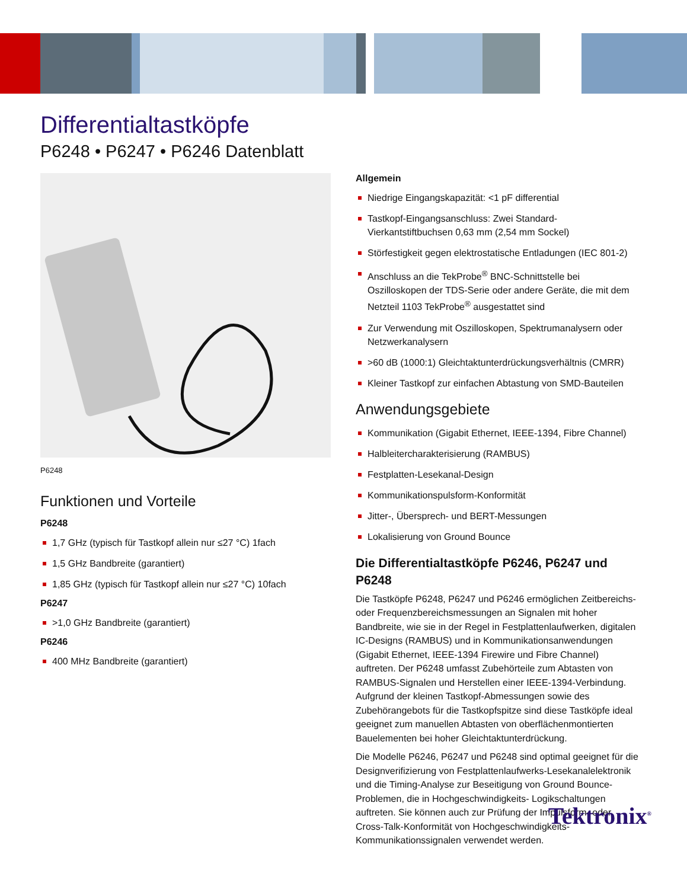Differentialtastköpfe
P6248 • P6247 • P6246 Datenblatt
P6248
Funktionen und Vorteile
P6248
1,7 GHz (typisch für Tastkopf allein nur ≤27 °C) 1fach
1,5 GHz Bandbreite (garantiert)
1,85 GHz (typisch für Tastkopf allein nur ≤27 °C) 10fach
P6247
>1,0 GHz Bandbreite (garantiert)
P6246
400 MHz Bandbreite (garantiert)
Allgemein
Niedrige Eingangskapazität: <1 pF differential
Tastkopf-Eingangsanschluss: Zwei Standard-Vierkantstiftbuchsen 0,63 mm (2,54 mm Sockel)
Störfestigkeit gegen elektrostatische Entladungen (IEC 801-2)
Anschluss an die TekProbe<sup>®</sup> BNC-Schnittstelle bei Oszilloskopen der TDS-Serie oder andere Geräte, die mit dem Netzteil 1103 TekProbe<sup>®</sup> ausgestattet sind
Zur Verwendung mit Oszilloskopen, Spektrumanalysern oder Netzwerkanalysern
>60 dB (1000:1) Gleichtaktunterdrückungsverhältnis (CMRR)
Kleiner Tastkopf zur einfachen Abtastung von SMD-Bauteilen
Anwendungsgebiete
Kommunikation (Gigabit Ethernet, IEEE-1394, Fibre Channel)
Halbleitercharakterisierung (RAMBUS)
Festplatten-Lesekanal-Design
Kommunikationspulsform-Konformität
Jitter-, Übersprech- und BERT-Messungen
Lokalisierung von Ground Bounce
Die Differentialtastköpfe P6246, P6247 und P6248
Die Tastköpfe P6248, P6247 und P6246 ermöglichen Zeitbereichs- oder Frequenzbereichsmessungen an Signalen mit hoher Bandbreite, wie sie in der Regel in Festplattenlaufwerken, digitalen IC-Designs (RAMBUS) und in Kommunikationsanwendungen (Gigabit Ethernet, IEEE-1394 Firewire und Fibre Channel) auftreten. Der P6248 umfasst Zubehörteile zum Abtasten von RAMBUS-Signalen und Herstellen einer IEEE-1394-Verbindung. Aufgrund der kleinen Tastkopf-Abmessungen sowie des Zubehörangebots für die Tastkopfspitze sind diese Tastköpfe ideal geeignet zum manuellen Abtasten von oberflächenmontierten Bauelementen bei hoher Gleichtaktunterdrückung.
Die Modelle P6246, P6247 und P6248 sind optimal geeignet für die Designverifizierung von Festplattenlaufwerks-Lesekanalelektronik und die Timing-Analyse zur Beseitigung von Ground Bounce-Problemen, die in Hochgeschwindigkeits- Logikschaltungen auftreten. Sie können auch zur Prüfung der Impulsform- oder Cross-Talk-Konformität von Hochgeschwindigkeits-Kommunikationssignalen verwendet werden.
Tektronix<sup>®</sup>